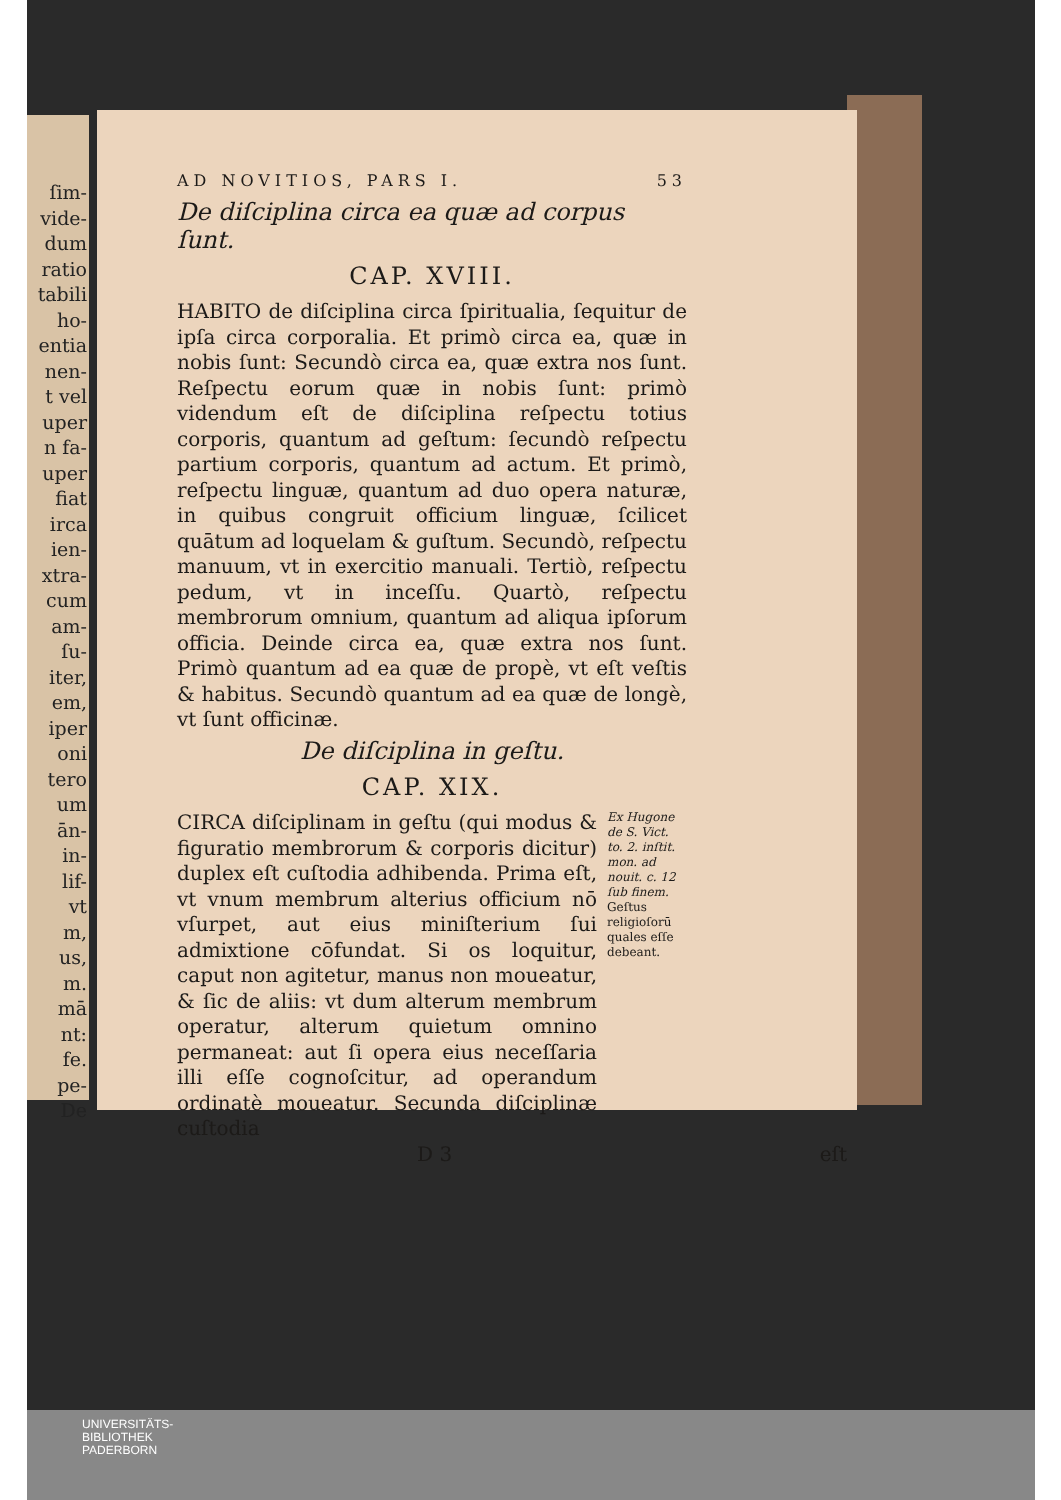ſim-
vide-
dum
ratio
tabili
ho-
entia
nen-
t vel
uper
n fa-
uper
fiat
irca
ien-
xtra-
cum
am-
ſu-
iter,
em,
iper
oni
tero
um
ān-
in-
lif-
vt
m,
us,
m.
mā
nt:
fe.
pe-
De
AD NOVITIOS, PARS I. 53
De diſciplina circa ea quæ ad corpus ſunt.
CAP. XVIII.
HABITO de diſciplina circa ſpiritualia, ſequitur de ipſa circa corporalia. Et primò circa ea, quæ in nobis ſunt: Secundò circa ea, quæ extra nos ſunt. Reſpectu eorum quæ in nobis ſunt: primò videndum eſt de diſciplina reſpectu totius corporis, quantum ad geſtum: ſecundò reſpectu partium corporis, quantum ad actum. Et primò, reſpectu linguæ, quantum ad duo opera naturæ, in quibus congruit officium linguæ, ſcilicet quātum ad loquelam & guſtum. Secundò, reſpectu manuum, vt in exercitio manuali. Tertiò, reſpectu pedum, vt in inceſſu. Quartò, reſpectu membrorum omnium, quantum ad aliqua ipſorum officia. Deinde circa ea, quæ extra nos ſunt. Primò quantum ad ea quæ de propè, vt eſt veſtis & habitus. Secundò quantum ad ea quæ de longè, vt ſunt officinæ.
De diſciplina in geſtu.
CAP. XIX.
CIRCA diſciplinam in geſtu (qui modus & figuratio membrorum & corporis dicitur) duplex eſt cuſtodia adhibenda. Prima eſt, vt vnum membrum alterius officium nō vſurpet, aut eius miniſterium ſui admixtione cōfundat. Si os loquitur, caput non agitetur, manus non moueatur, & ſic de aliis: vt dum alterum membrum operatur, alterum quietum omnino permaneat: aut ſi opera eius neceſſaria illi eſſe cognoſcitur, ad operandum ordinatè moueatur. Secunda diſciplinæ cuſtodia
Ex Hugone de S. Vict. to. 2. inſtit. mon. ad nouit. c. 12 ſub finem.
Geſtus religioſorū quales eſſe debeant.
D 3 eſt
UNIVERSITÄTS-
BIBLIOTHEK
PADERBORN